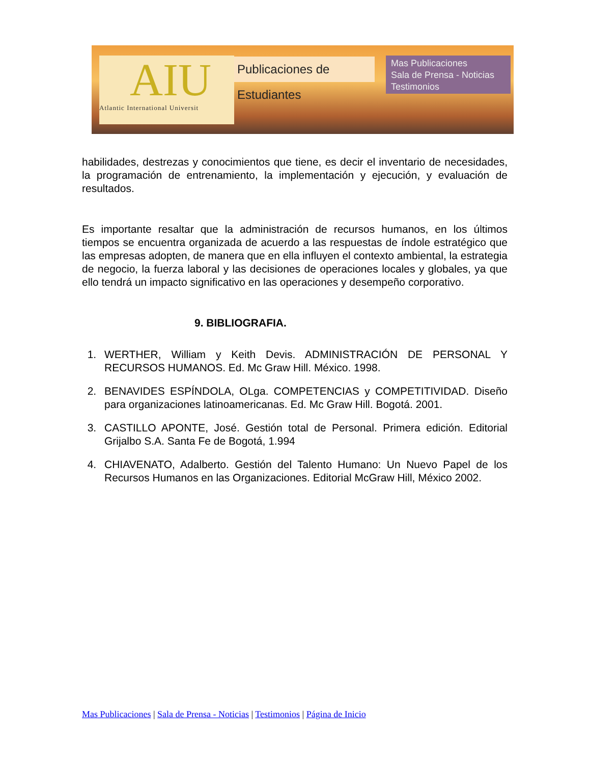AIU
Atlantic International Universit
Publicaciones de Estudiantes
Mas Publicaciones
Sala de Prensa - Noticias
Testimonios
habilidades, destrezas y conocimientos que tiene, es decir el inventario de necesidades, la programación de entrenamiento, la implementación y ejecución, y evaluación de resultados.
Es importante resaltar que la administración de recursos humanos, en los últimos tiempos se encuentra organizada de acuerdo a las respuestas de índole estratégico que las empresas adopten, de manera que en ella influyen el contexto ambiental, la estrategia de negocio, la fuerza laboral y las decisiones de operaciones locales y globales, ya que ello tendrá un impacto significativo en las operaciones y desempeño corporativo.
9. BIBLIOGRAFIA.
1. WERTHER, William y Keith Devis. ADMINISTRACIÓN DE PERSONAL Y RECURSOS HUMANOS. Ed. Mc Graw Hill. México. 1998.
2. BENAVIDES ESPÍNDOLA, OLga. COMPETENCIAS y COMPETITIVIDAD. Diseño para organizaciones latinoamericanas. Ed. Mc Graw Hill. Bogotá. 2001.
3. CASTILLO APONTE, José. Gestión total de Personal. Primera edición. Editorial Grijalbo S.A. Santa Fe de Bogotá, 1.994
4. CHIAVENATO, Adalberto. Gestión del Talento Humano: Un Nuevo Papel de los Recursos Humanos en las Organizaciones. Editorial McGraw Hill, México 2002.
Mas Publicaciones | Sala de Prensa - Noticias | Testimonios | Página de Inicio